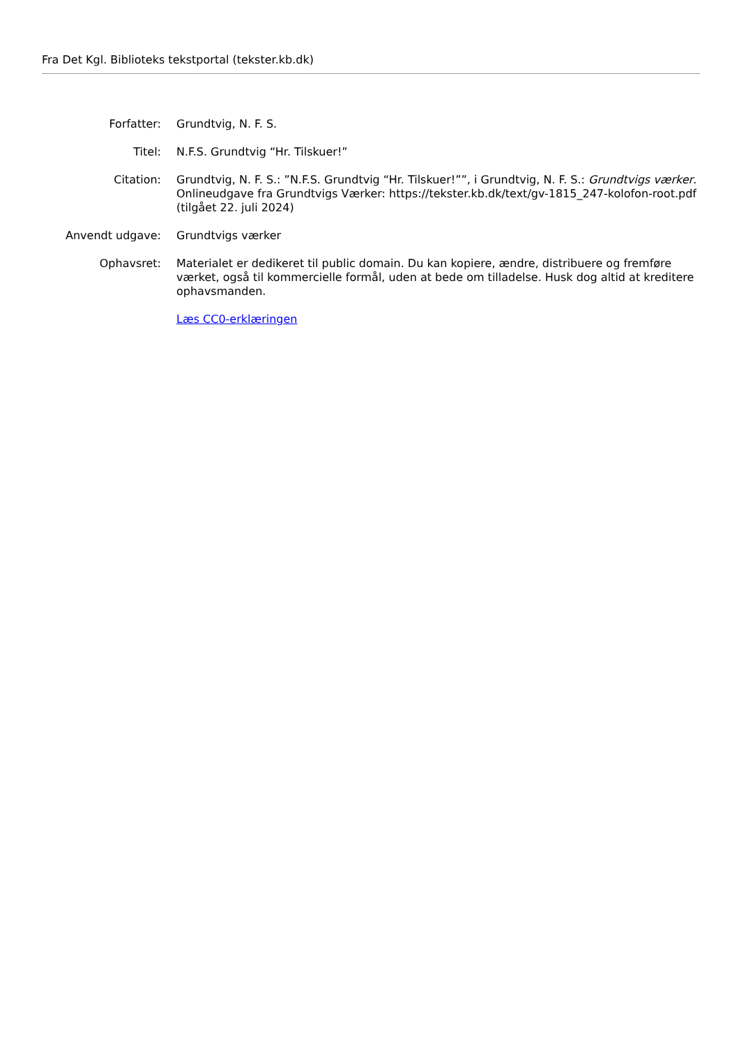Fra Det Kgl. Biblioteks tekstportal (tekster.kb.dk)
| Forfatter: | Grundtvig, N. F. S. |
| Titel: | N.F.S. Grundtvig “Hr. Tilskuer!” |
| Citation: | Grundtvig, N. F. S.: ”N.F.S. Grundtvig “Hr. Tilskuer!””, i Grundtvig, N. F. S.: Grundtvigs værker . Onlineudgave fra Grundtvigs Værker: https://tekster.kb.dk/text/gv-1815_247-kolofon-root.pdf (tilgået 22. juli 2024) |
| Anvendt udgave: | Grundtvigs værker |
| Ophavsret: | Materialet er dedikeret til public domain. Du kan kopiere, ændre, distribuere og fremføre værket, også til kommercielle formål, uden at bede om tilladelse. Husk dog altid at kreditere ophavsmanden. Læs CC0-erklæringen |